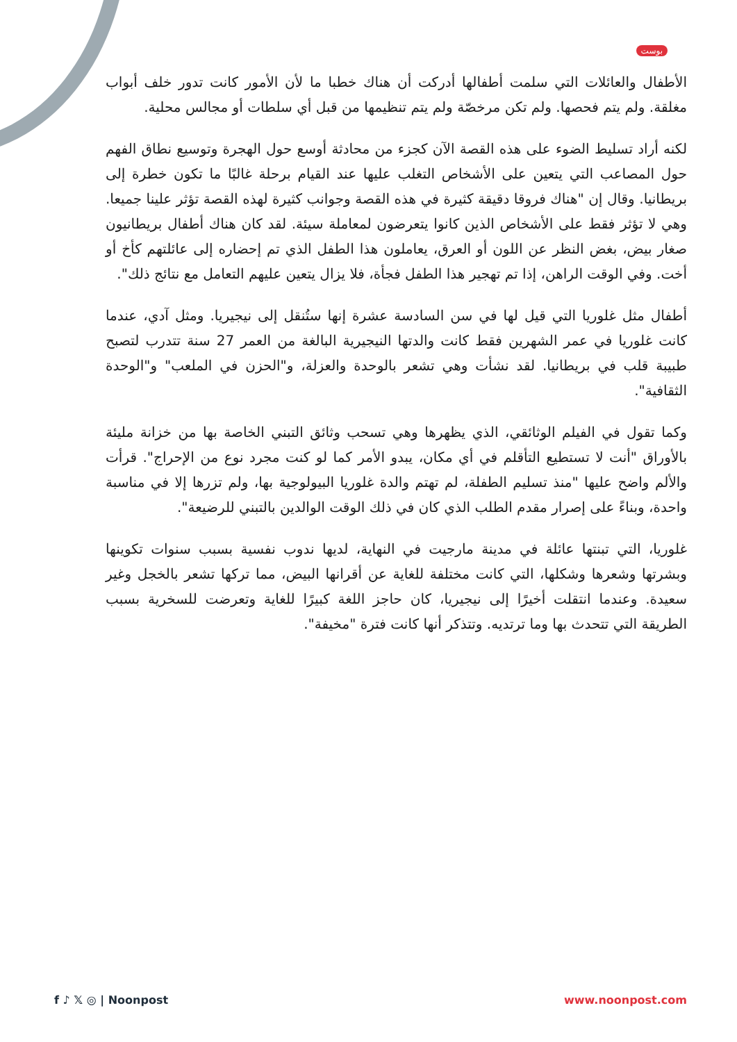بوست
الأطفال والعائلات التي سلمت أطفالها أدركت أن هناك خطبا ما لأن الأمور كانت تدور خلف أبواب مغلقة. ولم يتم فحصها. ولم تكن مرخصّة ولم يتم تنظيمها من قبل أي سلطات أو مجالس محلية.
لكنه أراد تسليط الضوء على هذه القصة الآن كجزء من محادثة أوسع حول الهجرة وتوسيع نطاق الفهم حول المصاعب التي يتعين على الأشخاص التغلب عليها عند القيام برحلة غالبًا ما تكون خطرة إلى بريطانيا. وقال إن "هناك فروقا دقيقة كثيرة في هذه القصة وجوانب كثيرة لهذه القصة تؤثر علينا جميعا. وهي لا تؤثر فقط على الأشخاص الذين كانوا يتعرضون لمعاملة سيئة. لقد كان هناك أطفال بريطانيون صغار بيض، بغض النظر عن اللون أو العرق، يعاملون هذا الطفل الذي تم إحضاره إلى عائلتهم كأخ أو أخت. وفي الوقت الراهن، إذا تم تهجير هذا الطفل فجأة، فلا يزال يتعين عليهم التعامل مع نتائج ذلك".
أطفال مثل غلوريا التي قيل لها في سن السادسة عشرة إنها ستُنقل إلى نيجيريا. ومثل آدي، عندما كانت غلوريا في عمر الشهرين فقط كانت والدتها النيجيرية البالغة من العمر 27 سنة تتدرب لتصبح طبيبة قلب في بريطانيا. لقد نشأت وهي تشعر بالوحدة والعزلة، و"الحزن في الملعب" و"الوحدة الثقافية".
وكما تقول في الفيلم الوثائقي، الذي يظهرها وهي تسحب وثائق التبني الخاصة بها من خزانة مليئة بالأوراق "أنت لا تستطيع التأقلم في أي مكان، يبدو الأمر كما لو كنت مجرد نوع من الإحراج". قرأت والألم واضح عليها "منذ تسليم الطفلة، لم تهتم والدة غلوريا البيولوجية بها، ولم تزرها إلا في مناسبة واحدة، وبناءً على إصرار مقدم الطلب الذي كان في ذلك الوقت الوالدين بالتبني للرضيعة".
غلوريا، التي تبنتها عائلة في مدينة مارجيت في النهاية، لديها ندوب نفسية بسبب سنوات تكوينها وبشرتها وشعرها وشكلها، التي كانت مختلفة للغاية عن أقرانها البيض، مما تركها تشعر بالخجل وغير سعيدة. وعندما انتقلت أخيرًا إلى نيجيريا، كان حاجز اللغة كبيرًا للغاية وتعرضت للسخرية بسبب الطريقة التي تتحدث بها وما ترتديه. وتتذكر أنها كانت فترة "مخيفة".
f ♪ 𝕏 ◎ | Noonpost www.noonpost.com